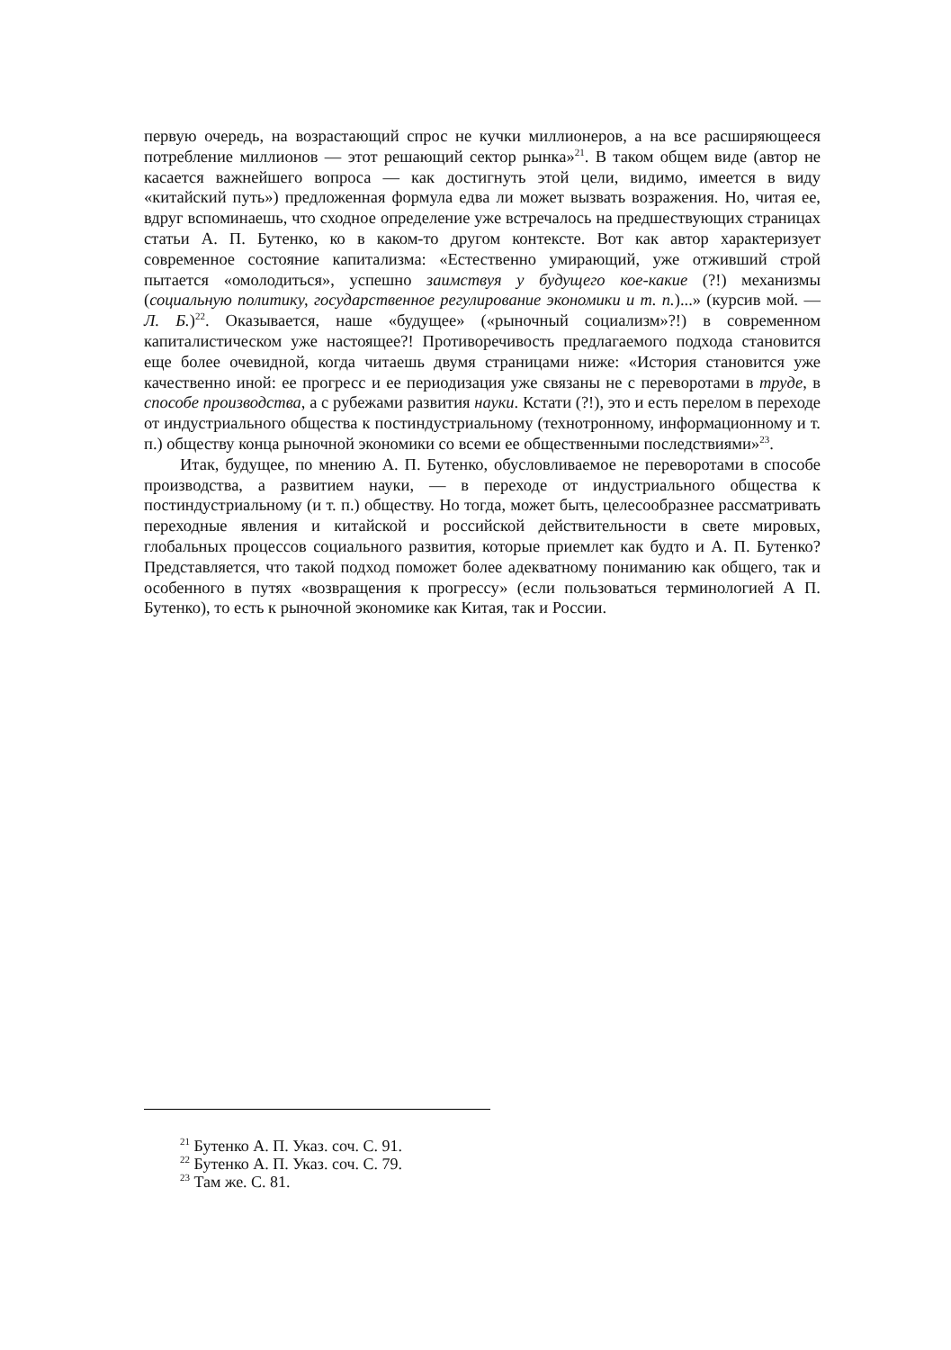первую очередь, на возрастающий спрос не кучки миллионеров, а на все расширяющееся потребление миллионов — этот решающий сектор рынка»<sup>21</sup>. В таком общем виде (автор не касается важнейшего вопроса — как достигнуть этой цели, видимо, имеется в виду «китайский путь») предложенная формула едва ли может вызвать возражения. Но, читая ее, вдруг вспоминаешь, что сходное определение уже встречалось на предшествующих страницах статьи А. П. Бутенко, ко в каком-то другом контексте. Вот как автор характеризует современное состояние капитализма: «Естественно умирающий, уже отживший строй пытается «омолодиться», успешно заимствуя у будущего кое-какие (?!) механизмы (социальную политику, государственное регулирование экономики и т. п.)...» (курсив мой. — Л. Б.)<sup>22</sup>. Оказывается, наше «будущее» («рыночный социализм»?!) в современном капиталистическом уже настоящее?! Противоречивость предлагаемого подхода становится еще более очевидной, когда читаешь двумя страницами ниже: «История становится уже качественно иной: ее прогресс и ее периодизация уже связаны не с переворотами в труде, в способе производства, а с рубежами развития науки. Кстати (?!), это и есть перелом в переходе от индустриального общества к постиндустриальному (технотронному, информационному и т. п.) обществу конца рыночной экономики со всеми ее общественными последствиями»<sup>23</sup>.
Итак, будущее, по мнению А. П. Бутенко, обусловливаемое не переворотами в способе производства, а развитием науки, — в переходе от индустриального общества к постиндустриальному (и т. п.) обществу. Но тогда, может быть, целесообразнее рассматривать переходные явления и китайской и российской действительности в свете мировых, глобальных процессов социального развития, которые приемлет как будто и А. П. Бутенко? Представляется, что такой подход поможет более адекватному пониманию как общего, так и особенного в путях «возвращения к прогрессу» (если пользоваться терминологией А П. Бутенко), то есть к рыночной экономике как Китая, так и России.
<sup>21</sup> Бутенко А. П. Указ. соч. С. 91.
<sup>22</sup> Бутенко А. П. Указ. соч. С. 79.
<sup>23</sup> Там же. С. 81.